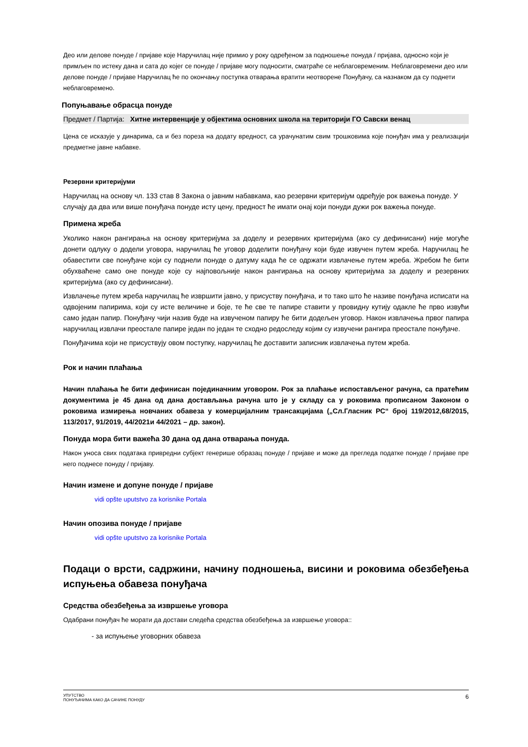Део или делове понуде / пријаве које Наручилац није примио у року одређеном за подношење понуда / пријава, односно који је примљен по истеку дана и сата до којег се понуде / пријаве могу подносити, сматраће се неблаговременим. Неблаговремени део или делове понуде / пријаве Наручилац ће по окончању поступка отварања вратити неотворене Понуђачу, са назнаком да су поднети неблаговремено.
Попуњавање обрасца понуде
Предмет / Партија: Хитне интервенције у објектима основних школа на територији ГО Савски венац
Цена се исказује у динарима, са и без пореза на додату вредност, са урачунатим свим трошковима које понуђач има у реализацији предметне јавне набавке.
Резервни критеријуми
Наручилац на основу чл. 133 став 8 Закона о јавним набавкама, као резервни критеријум одређује рок важења понуде. У случају да два или више понуђача понуде исту цену, предност ће имати онај који понуди дужи рок важења понуде.
Примена жреба
Уколико након рангирања на основу критеријума за доделу и резервних критеријума (ако су дефинисани) није могуће донети одлуку о додели уговора, наручилац ће уговор доделити понуђачу који буде извучен путем жреба. Наручилац ће обавестити све понуђаче који су поднели понуде о датуму када ће се одржати извлачење путем жреба. Жребом ће бити обухваћене само оне понуде које су најповољније након рангирања на основу критеријума за доделу и резервних критеријума (ако су дефинисани).
Извлачење путем жреба наручилац ће извршити јавно, у присуству понуђача, и то тако што ће називе понуђача исписати на одвојеним папирима, који су исте величине и боје, те ће све те папире ставити у провидну кутију одакле ће прво извући само један папир. Понуђачу чији назив буде на извученом папиру ће бити додељен уговор. Након извлачења првог папира наручилац извлачи преостале папире један по један те сходно редоследу којим су извучени рангира преостале понуђаче.
Понуђачима који не присуствују овом поступку, наручилац ће доставити записник извлачења путем жреба.
Рок и начин плаћања
Начин плаћања ће бити дефинисан појединачним уговором. Рок за плаћање испостављеног рачуна, са пратећим документима је 45 дана од дана достављања рачуна што је у складу са у роковима прописаном Законом о роковима измирења новчаних обавеза у комерцијалним трансакцијама („Сл.Гласник РС“ број 119/2012,68/2015, 113/2017, 91/2019, 44/2021и 44/2021 – др. закон).
Понуда мора бити важећа 30 дана од дана отварања понуда.
Након уноса свих података привредни субјект генерише образац понуде / пријаве и може да прегледа податке понуде / пријаве пре него поднесе понуду / пријаву.
Начин измене и допуне понуде / пријаве
vidi opšte uputstvo za korisnike Portala
Начин опозива понуде / пријаве
vidi opšte uputstvo za korisnike Portala
Подаци о врсти, садржини, начину подношења, висини и роковима обезбеђења испуњења обавеза понуђача
Средства обезбеђења за извршење уговора
Одабрани понуђач ће морати да достави следећа средства обезбеђења за извршење уговора::
- за испуњење уговорних обавеза
УПУТСТВО
ПОНУЂАЧИМА КАКО ДА САЧИНЕ ПОНУДУ 6